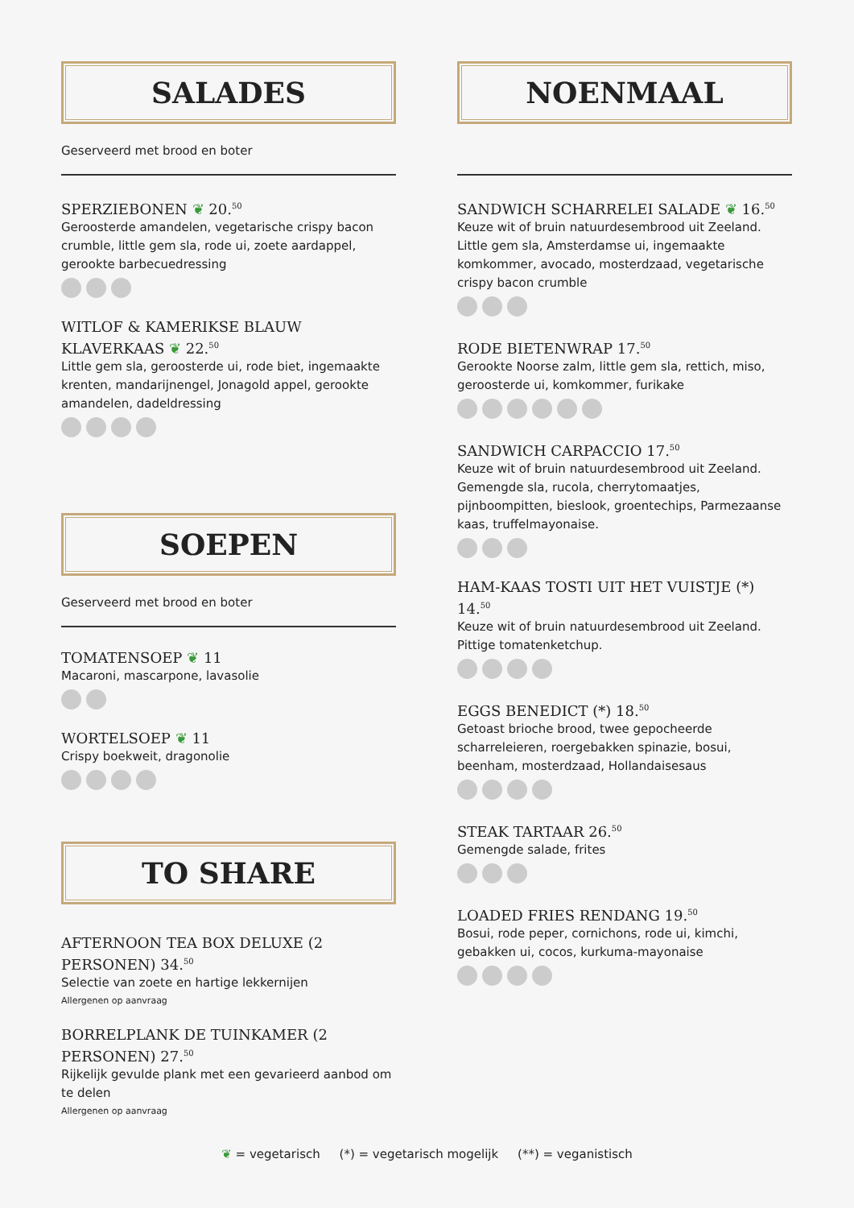SALADES
Geserveerd met brood en boter
SPERZIEBONEN ❦ 20.<sup>50</sup>
Geroosterde amandelen, vegetarische crispy bacon crumble, little gem sla, rode ui, zoete aardappel, gerookte barbecuedressing
WITLOF & KAMERIKSE BLAUW KLAVERKAAS ❦ 22.<sup>50</sup>
Little gem sla, geroosterde ui, rode biet, ingemaakte krenten, mandarijnengel, Jonagold appel, gerookte amandelen, dadeldressing
SOEPEN
Geserveerd met brood en boter
TOMATENSOEP ❦ 11
Macaroni, mascarpone, lavasolie
WORTELSOEP ❦ 11
Crispy boekweit, dragonolie
TO SHARE
AFTERNOON TEA BOX DELUXE (2 PERSONEN) 34.<sup>50</sup>
Selectie van zoete en hartige lekkernijen
Allergenen op aanvraag
BORRELPLANK DE TUINKAMER (2 PERSONEN) 27.<sup>50</sup>
Rijkelijk gevulde plank met een gevarieerd aanbod om te delen
Allergenen op aanvraag
NOENMAAL
SANDWICH SCHARRELEI SALADE ❦ 16.<sup>50</sup>
Keuze wit of bruin natuurdesembrood uit Zeeland. Little gem sla, Amsterdamse ui, ingemaakte komkommer, avocado, mosterdzaad, vegetarische crispy bacon crumble
RODE BIETENWRAP 17.<sup>50</sup>
Gerookte Noorse zalm, little gem sla, rettich, miso, geroosterde ui, komkommer, furikake
SANDWICH CARPACCIO 17.<sup>50</sup>
Keuze wit of bruin natuurdesembrood uit Zeeland. Gemengde sla, rucola, cherrytomaatjes, pijnboompitten, bieslook, groentechips, Parmezaanse kaas, truffelmayonaise.
HAM-KAAS TOSTI UIT HET VUISTJE (*) 14.<sup>50</sup>
Keuze wit of bruin natuurdesembrood uit Zeeland. Pittige tomatenketchup.
EGGS BENEDICT (*) 18.<sup>50</sup>
Getoast brioche brood, twee gepocheerde scharreleieren, roergebakken spinazie, bosui, beenham, mosterdzaad, Hollandaisesaus
STEAK TARTAAR 26.<sup>50</sup>
Gemengde salade, frites
LOADED FRIES RENDANG 19.<sup>50</sup>
Bosui, rode peper, cornichons, rode ui, kimchi, gebakken ui, cocos, kurkuma-mayonaise
❦ = vegetarisch (*) = vegetarisch mogelijk (**) = veganistisch